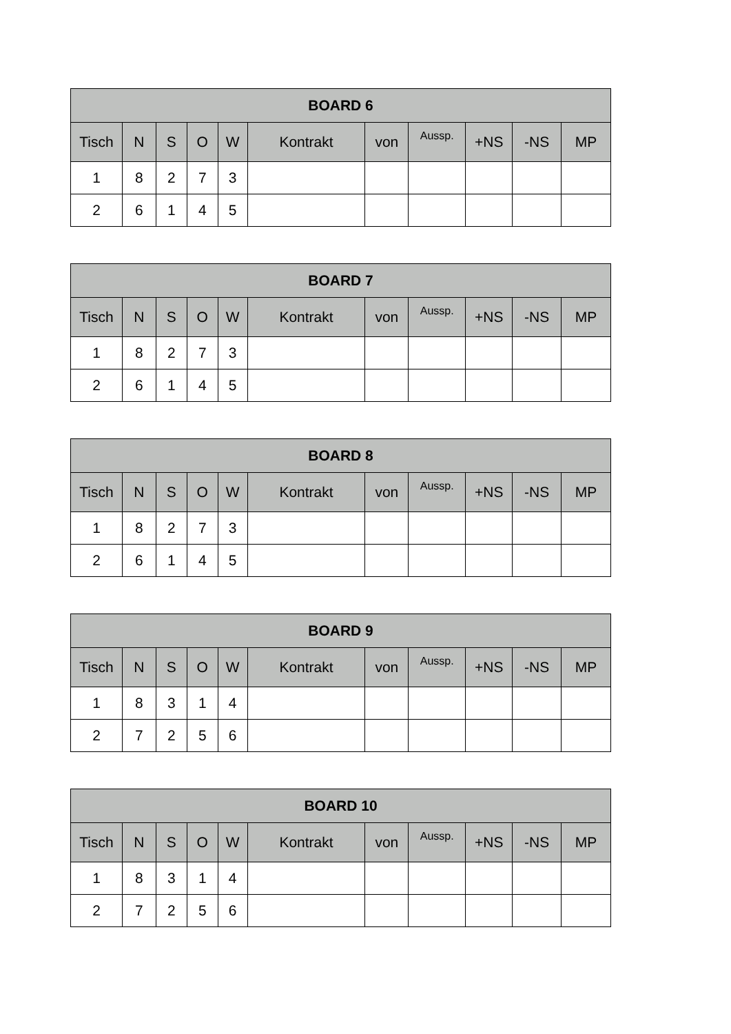| BOARD 6 | | | | | | | | | | |
| --- | --- | --- | --- | --- | --- | --- | --- | --- | --- | --- |
| Tisch | N | S | O | W | Kontrakt | von | Aussp. | +NS | -NS | MP |
| 1 | 8 | 2 | 7 | 3 | | | | | | |
| 2 | 6 | 1 | 4 | 5 | | | | | | |
| BOARD 7 | | | | | | | | | | |
| --- | --- | --- | --- | --- | --- | --- | --- | --- | --- | --- |
| Tisch | N | S | O | W | Kontrakt | von | Aussp. | +NS | -NS | MP |
| 1 | 8 | 2 | 7 | 3 | | | | | | |
| 2 | 6 | 1 | 4 | 5 | | | | | | |
| BOARD 8 | | | | | | | | | | |
| --- | --- | --- | --- | --- | --- | --- | --- | --- | --- | --- |
| Tisch | N | S | O | W | Kontrakt | von | Aussp. | +NS | -NS | MP |
| 1 | 8 | 2 | 7 | 3 | | | | | | |
| 2 | 6 | 1 | 4 | 5 | | | | | | |
| BOARD 9 | | | | | | | | | | |
| --- | --- | --- | --- | --- | --- | --- | --- | --- | --- | --- |
| Tisch | N | S | O | W | Kontrakt | von | Aussp. | +NS | -NS | MP |
| 1 | 8 | 3 | 1 | 4 | | | | | | |
| 2 | 7 | 2 | 5 | 6 | | | | | | |
| BOARD 10 | | | | | | | | | | |
| --- | --- | --- | --- | --- | --- | --- | --- | --- | --- | --- |
| Tisch | N | S | O | W | Kontrakt | von | Aussp. | +NS | -NS | MP |
| 1 | 8 | 3 | 1 | 4 | | | | | | |
| 2 | 7 | 2 | 5 | 6 | | | | | | |